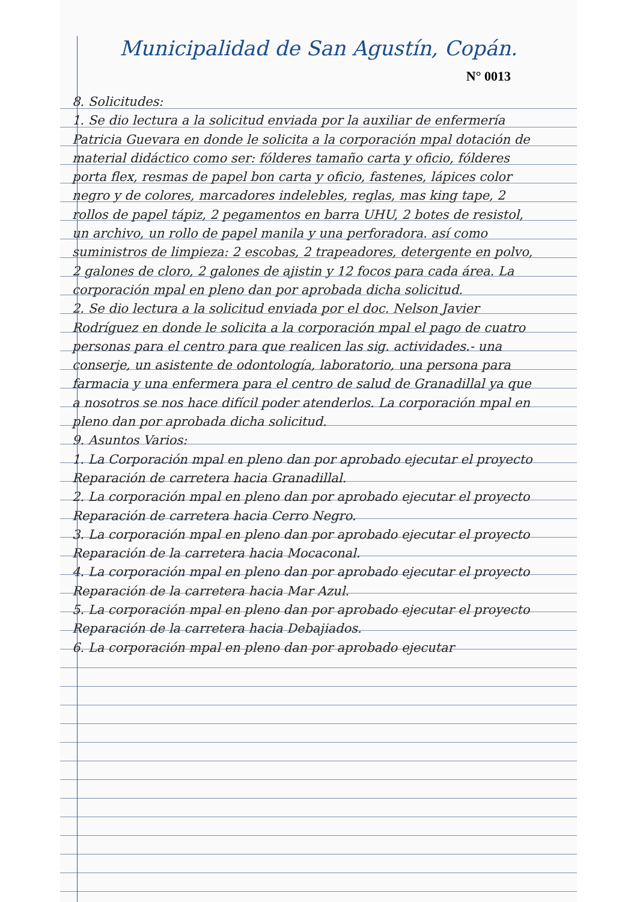Municipalidad de San Agustín, Copán.
N° 0013
8. Solicitudes:
1. Se dio lectura a la solicitud enviada por la auxiliar de enfermería Patricia Guevara en donde le solicita a la corporación mpal dotación de material didáctico como ser: fólderes tamaño carta y oficio, fólderes porta flex, resmas de papel bon carta y oficio, fastenes, lápices color negro y de colores, marcadores indelebles, reglas, mas king tape, 2 rollos de papel tápiz, 2 pegamentos en barra UHU, 2 botes de resistol, un archivo, un rollo de papel manila y una perforadora. así como suministros de limpieza: 2 escobas, 2 trapeadores, detergente en polvo, 2 galones de cloro, 2 galones de ajistin y 12 focos para cada área. La corporación mpal en pleno dan por aprobada dicha solicitud.
2. Se dio lectura a la solicitud enviada por el doc. Nelson Javier Rodríguez en donde le solicita a la corporación mpal el pago de cuatro personas para el centro para que realicen las sig. actividades.- una conserje, un asistente de odontología, laboratorio, una persona para farmacia y una enfermera para el centro de salud de Granadillal ya que a nosotros se nos hace difícil poder atenderlos. La corporación mpal en pleno dan por aprobada dicha solicitud.
9. Asuntos Varios:
1. La Corporación mpal en pleno dan por aprobado ejecutar el proyecto Reparación de carretera hacia Granadillal.
2. La corporación mpal en pleno dan por aprobado ejecutar el proyecto Reparación de carretera hacia Cerro Negro.
3. La corporación mpal en pleno dan por aprobado ejecutar el proyecto Reparación de la carretera hacia Mocaconal.
4. La corporación mpal en pleno dan por aprobado ejecutar el proyecto Reparación de la carretera hacia Mar Azul.
5. La corporación mpal en pleno dan por aprobado ejecutar el proyecto Reparación de la carretera hacia Debajiados.
6. La corporación mpal en pleno dan por aprobado ejecutar